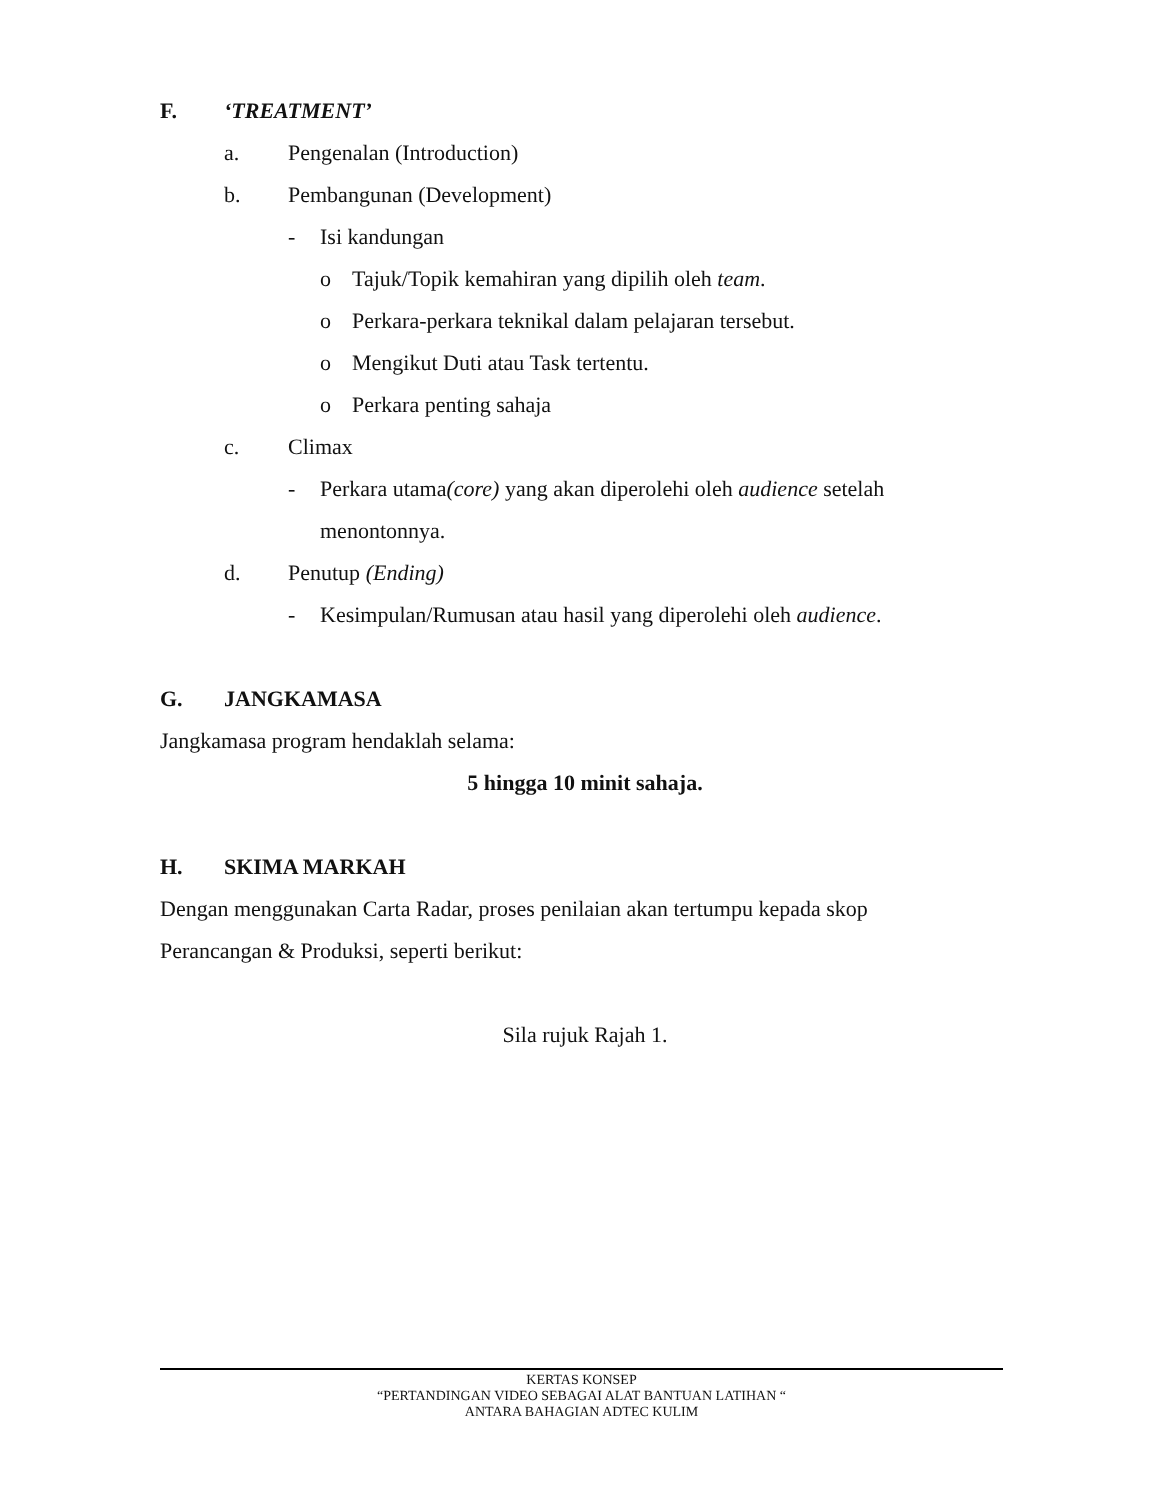F. ‘TREATMENT’
a. Pengenalan (Introduction)
b. Pembangunan (Development)
- Isi kandungan
o Tajuk/Topik kemahiran yang dipilih oleh team.
o Perkara-perkara teknikal dalam pelajaran tersebut.
o Mengikut Duti atau Task tertentu.
o Perkara penting sahaja
c. Climax
- Perkara utama(core) yang akan diperolehi oleh audience setelah
menontonnya.
d. Penutup (Ending)
- Kesimpulan/Rumusan atau hasil yang diperolehi oleh audience.
G. JANGKAMASA
Jangkamasa program hendaklah selama:
5 hingga 10 minit sahaja.
H. SKIMA MARKAH
Dengan menggunakan Carta Radar, proses penilaian akan tertumpu kepada skop
Perancangan & Produksi, seperti berikut:
Sila rujuk Rajah 1.
KERTAS KONSEP
“PERTANDINGAN VIDEO SEBAGAI ALAT BANTUAN LATIHAN “
ANTARA BAHAGIAN ADTEC KULIM